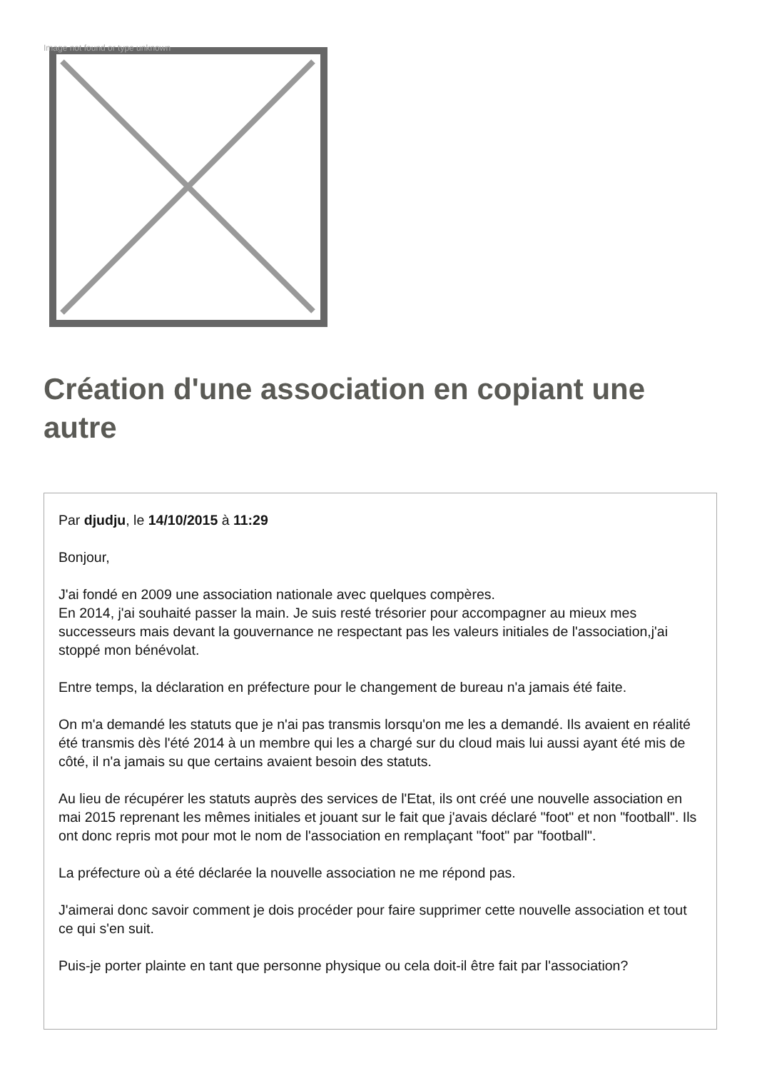Image not found or type unknown
Création d'une association en copiant une autre
Par djudju, le 14/10/2015 à 11:29
Bonjour,
J'ai fondé en 2009 une association nationale avec quelques compères.
En 2014, j'ai souhaité passer la main. Je suis resté trésorier pour accompagner au mieux mes successeurs mais devant la gouvernance ne respectant pas les valeurs initiales de l'association,j'ai stoppé mon bénévolat.
Entre temps, la déclaration en préfecture pour le changement de bureau n'a jamais été faite.
On m'a demandé les statuts que je n'ai pas transmis lorsqu'on me les a demandé. Ils avaient en réalité été transmis dès l'été 2014 à un membre qui les a chargé sur du cloud mais lui aussi ayant été mis de côté, il n'a jamais su que certains avaient besoin des statuts.
Au lieu de récupérer les statuts auprès des services de l'Etat, ils ont créé une nouvelle association en mai 2015 reprenant les mêmes initiales et jouant sur le fait que j'avais déclaré "foot" et non "football". Ils ont donc repris mot pour mot le nom de l'association en remplaçant "foot" par "football".
La préfecture où a été déclarée la nouvelle association ne me répond pas.
J'aimerai donc savoir comment je dois procéder pour faire supprimer cette nouvelle association et tout ce qui s'en suit.
Puis-je porter plainte en tant que personne physique ou cela doit-il être fait par l'association?